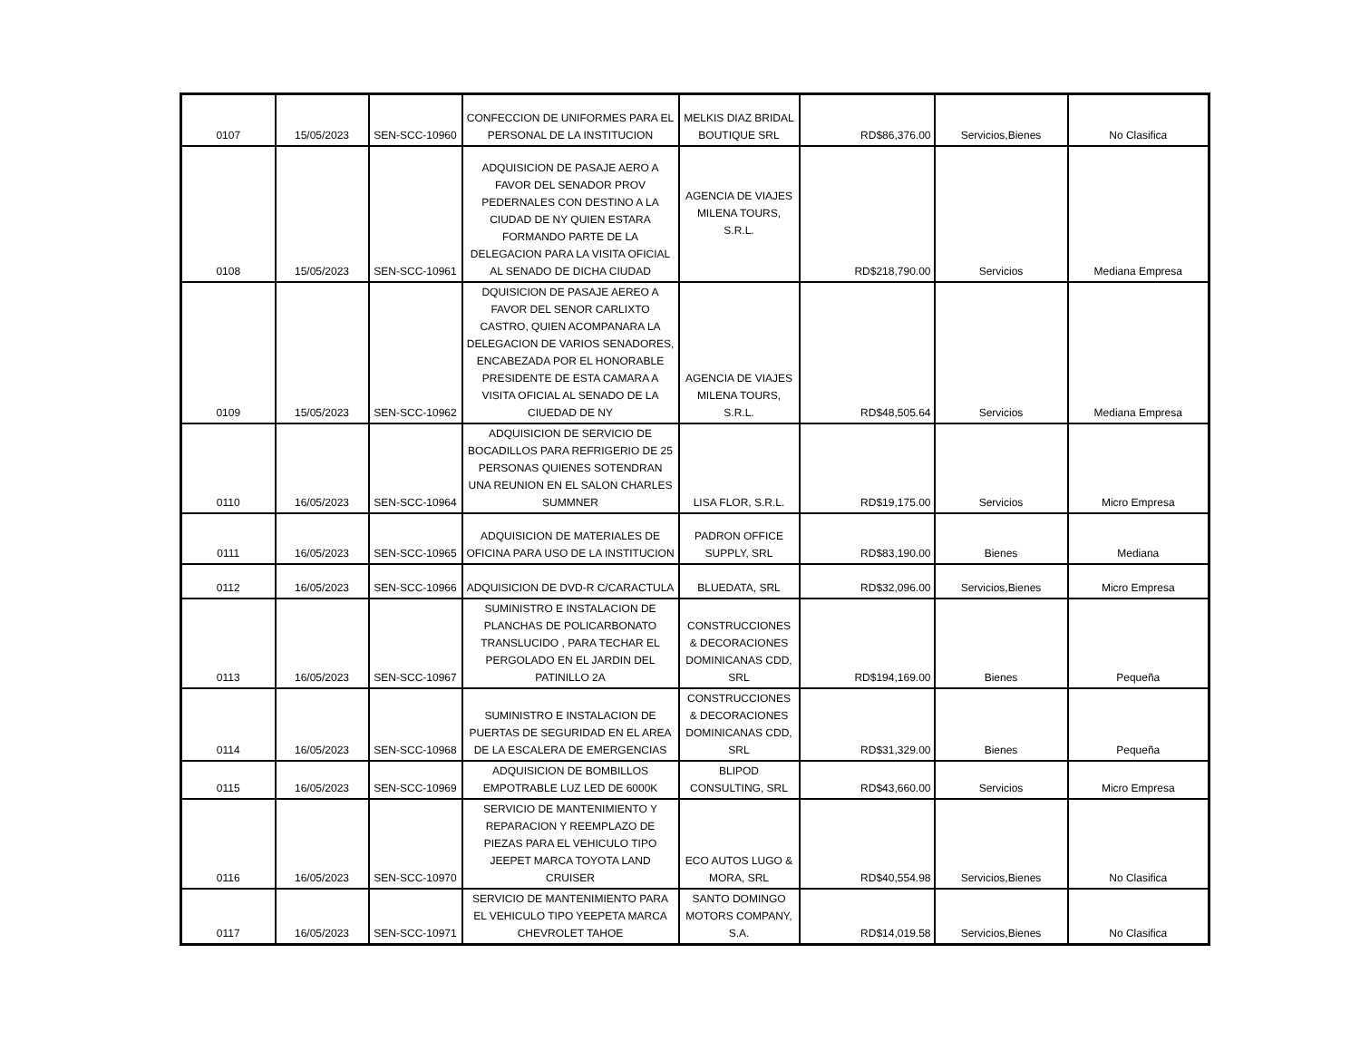| 0107 | 15/05/2023 | SEN-SCC-10960 | CONFECCION DE UNIFORMES PARA EL PERSONAL DE LA INSTITUCION | MELKIS DIAZ BRIDAL BOUTIQUE SRL | RD$86,376.00 | Servicios,Bienes | No Clasifica |
| 0108 | 15/05/2023 | SEN-SCC-10961 | ADQUISICION DE PASAJE AERO A FAVOR DEL SENADOR PROV PEDERNALES CON DESTINO A LA CIUDAD DE NY QUIEN ESTARA FORMANDO PARTE DE LA DELEGACION PARA LA VISITA OFICIAL AL SENADO DE DICHA CIUDAD | AGENCIA DE VIAJES MILENA TOURS, S.R.L. | RD$218,790.00 | Servicios | Mediana Empresa |
| 0109 | 15/05/2023 | SEN-SCC-10962 | DQUISICION DE PASAJE AEREO A FAVOR DEL SENOR CARLIXTO CASTRO, QUIEN ACOMPANARA LA DELEGACION DE VARIOS SENADORES, ENCABEZADA POR EL HONORABLE PRESIDENTE DE ESTA CAMARA A VISITA OFICIAL AL SENADO DE LA CIUEDAD DE NY | AGENCIA DE VIAJES MILENA TOURS, S.R.L. | RD$48,505.64 | Servicios | Mediana Empresa |
| 0110 | 16/05/2023 | SEN-SCC-10964 | ADQUISICION DE SERVICIO DE BOCADILLOS PARA REFRIGERIO DE 25 PERSONAS QUIENES SOTENDRAN UNA REUNION EN EL SALON CHARLES SUMMNER | LISA FLOR, S.R.L. | RD$19,175.00 | Servicios | Micro Empresa |
| 0111 | 16/05/2023 | SEN-SCC-10965 | ADQUISICION DE MATERIALES DE OFICINA PARA USO DE LA INSTITUCION | PADRON OFFICE SUPPLY, SRL | RD$83,190.00 | Bienes | Mediana |
| 0112 | 16/05/2023 | SEN-SCC-10966 | ADQUISICION DE DVD-R C/CARACTULA | BLUEDATA, SRL | RD$32,096.00 | Servicios,Bienes | Micro Empresa |
| 0113 | 16/05/2023 | SEN-SCC-10967 | SUMINISTRO E INSTALACION DE PLANCHAS DE POLICARBONATO TRANSLUCIDO , PARA TECHAR EL PERGOLADO EN EL JARDIN DEL PATINILLO 2A | CONSTRUCCIONES & DECORACIONES DOMINICANAS CDD, SRL | RD$194,169.00 | Bienes | Pequeña |
| 0114 | 16/05/2023 | SEN-SCC-10968 | SUMINISTRO E INSTALACION DE PUERTAS DE SEGURIDAD EN EL AREA DE LA ESCALERA DE EMERGENCIAS | CONSTRUCCIONES & DECORACIONES DOMINICANAS CDD, SRL | RD$31,329.00 | Bienes | Pequeña |
| 0115 | 16/05/2023 | SEN-SCC-10969 | ADQUISICION DE BOMBILLOS EMPOTRABLE LUZ LED DE 6000K | BLIPOD CONSULTING, SRL | RD$43,660.00 | Servicios | Micro Empresa |
| 0116 | 16/05/2023 | SEN-SCC-10970 | SERVICIO DE MANTENIMIENTO Y REPARACION Y REEMPLAZO DE PIEZAS PARA EL VEHICULO TIPO JEEPET MARCA TOYOTA LAND CRUISER | ECO AUTOS LUGO & MORA, SRL | RD$40,554.98 | Servicios,Bienes | No Clasifica |
| 0117 | 16/05/2023 | SEN-SCC-10971 | SERVICIO DE MANTENIMIENTO PARA EL VEHICULO TIPO YEEPETA MARCA CHEVROLET TAHOE | SANTO DOMINGO MOTORS COMPANY, S.A. | RD$14,019.58 | Servicios,Bienes | No Clasifica |